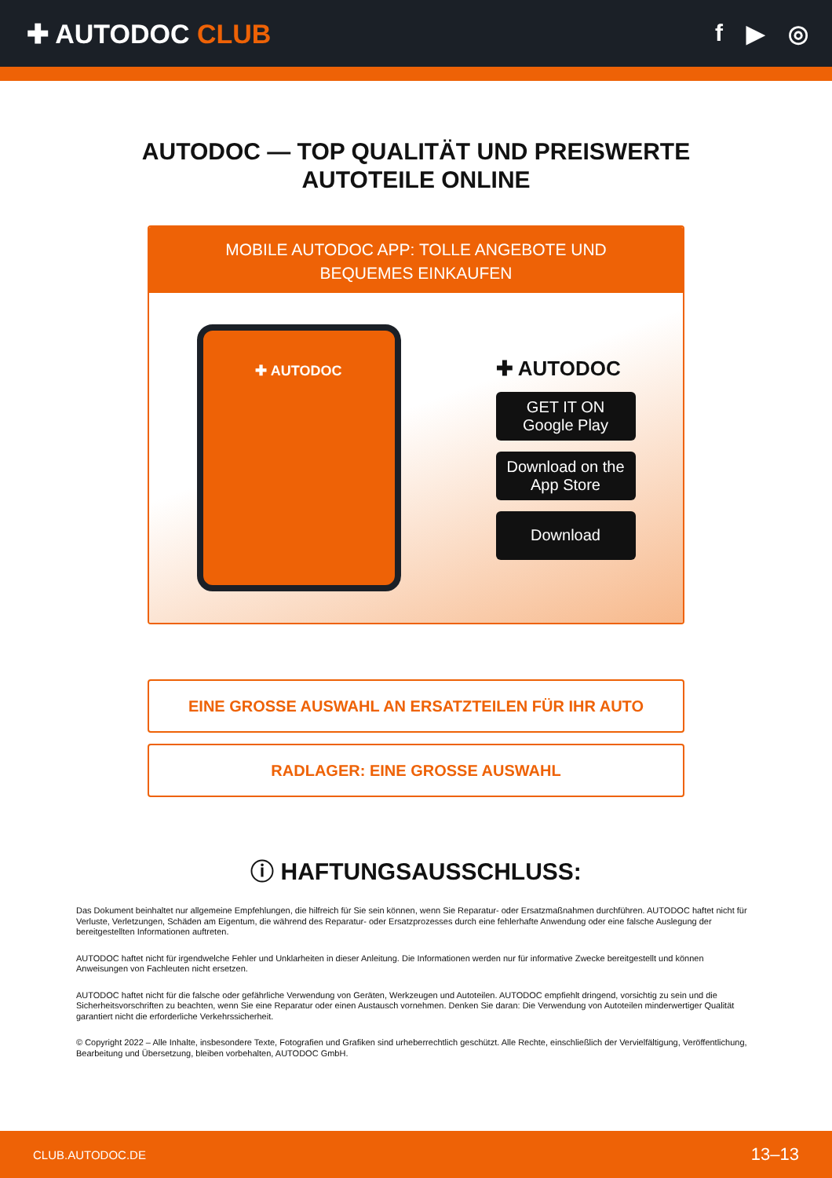✚ AUTODOC CLUB f ▶ ◎
AUTODOC — TOP QUALITÄT UND PREISWERTE
AUTOTEILE ONLINE
MOBILE AUTODOC APP: TOLLE ANGEBOTE UND BEQUEMES EINKAUFEN
✚ AUTODOC
✚ AUTODOC
GET IT ON
Google Play
Download on the
App Store
Download
EINE GROSSE AUSWAHL AN ERSATZTEILEN FÜR IHR AUTO
RADLAGER: EINE GROSSE AUSWAHL
ⓘ HAFTUNGSAUSSCHLUSS:
Das Dokument beinhaltet nur allgemeine Empfehlungen, die hilfreich für Sie sein können, wenn Sie Reparatur- oder Ersatzmaßnahmen durchführen. AUTODOC haftet nicht für Verluste, Verletzungen, Schäden am Eigentum, die während des Reparatur- oder Ersatzprozesses durch eine fehlerhafte Anwendung oder eine falsche Auslegung der bereitgestellten Informationen auftreten.
AUTODOC haftet nicht für irgendwelche Fehler und Unklarheiten in dieser Anleitung. Die Informationen werden nur für informative Zwecke bereitgestellt und können Anweisungen von Fachleuten nicht ersetzen.
AUTODOC haftet nicht für die falsche oder gefährliche Verwendung von Geräten, Werkzeugen und Autoteilen. AUTODOC empfiehlt dringend, vorsichtig zu sein und die Sicherheitsvorschriften zu beachten, wenn Sie eine Reparatur oder einen Austausch vornehmen. Denken Sie daran: Die Verwendung von Autoteilen minderwertiger Qualität garantiert nicht die erforderliche Verkehrssicherheit.
© Copyright 2022 – Alle Inhalte, insbesondere Texte, Fotografien und Grafiken sind urheberrechtlich geschützt. Alle Rechte, einschließlich der Vervielfältigung, Veröffentlichung, Bearbeitung und Übersetzung, bleiben vorbehalten, AUTODOC GmbH.
CLUB.AUTODOC.DE 13–13